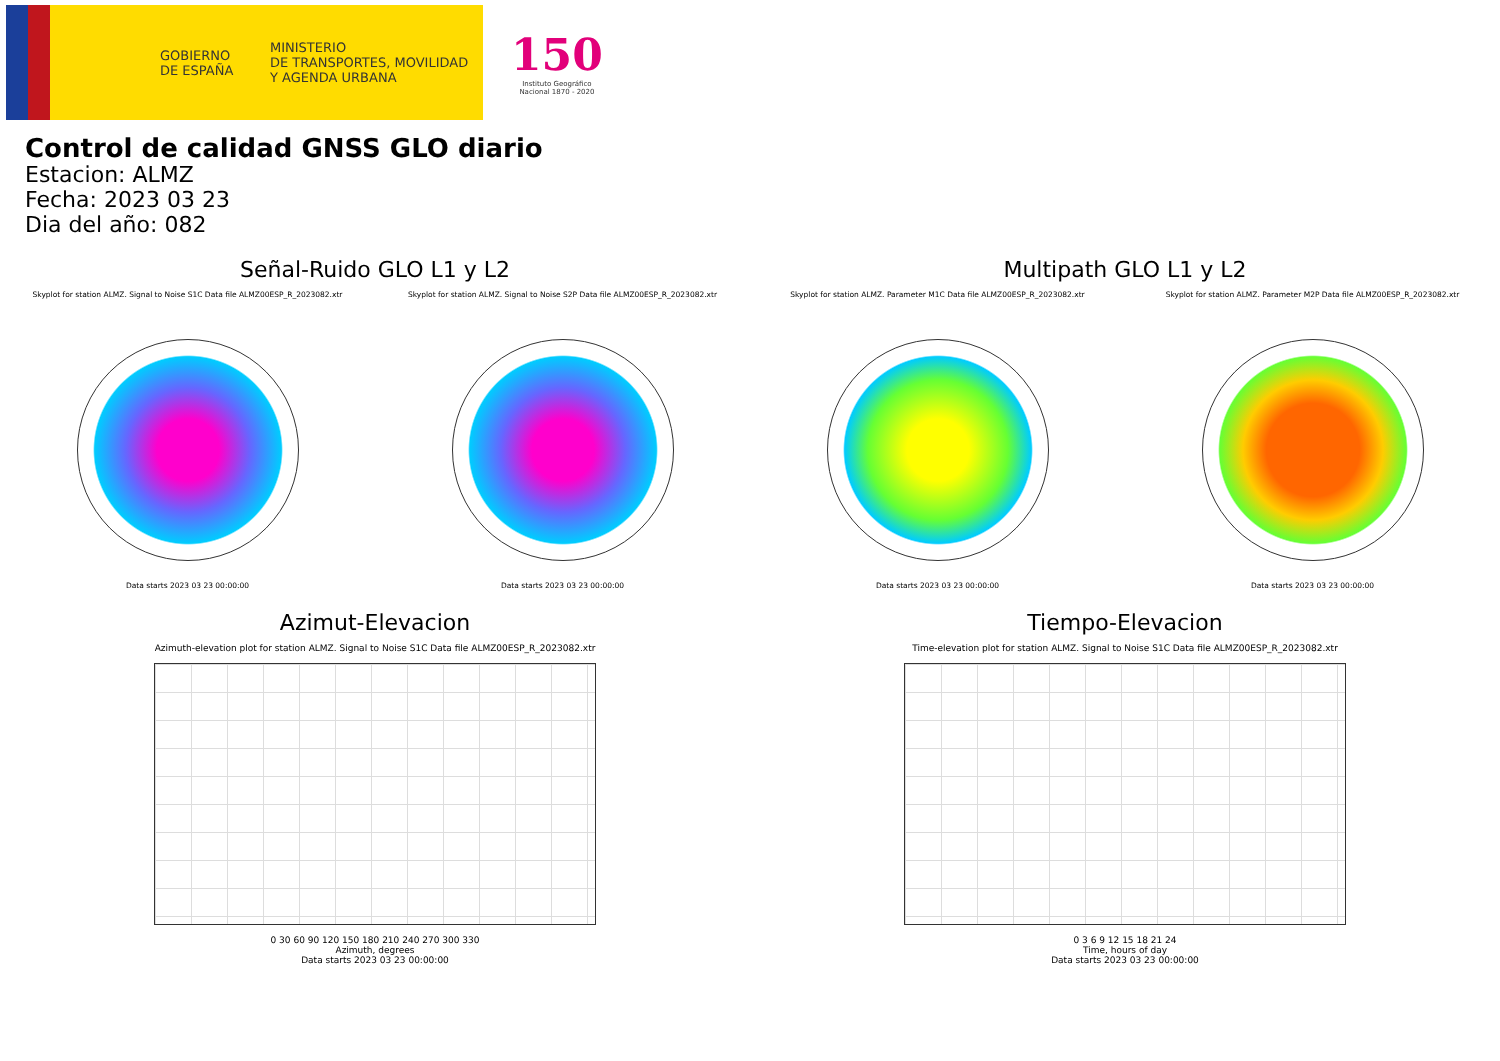GOBIERNO
DE ESPAÑA
MINISTERIO
DE TRANSPORTES, MOVILIDAD
Y AGENDA URBANA
150
Instituto Geográfico
Nacional 1870 - 2020
Control de calidad GNSS GLO diario
Estacion: ALMZ
Fecha: 2023 03 23
Dia del año: 082
Señal-Ruido GLO L1 y L2
Skyplot for station ALMZ. Signal to Noise S1C Data file ALMZ00ESP_R_2023082.xtr
Data starts 2023 03 23 00:00:00
Skyplot for station ALMZ. Signal to Noise S2P Data file ALMZ00ESP_R_2023082.xtr
Data starts 2023 03 23 00:00:00
Multipath GLO L1 y L2
Skyplot for station ALMZ. Parameter M1C Data file ALMZ00ESP_R_2023082.xtr
Data starts 2023 03 23 00:00:00
Skyplot for station ALMZ. Parameter M2P Data file ALMZ00ESP_R_2023082.xtr
Data starts 2023 03 23 00:00:00
Azimut-Elevacion
Azimuth-elevation plot for station ALMZ. Signal to Noise S1C Data file ALMZ00ESP_R_2023082.xtr
0 30 60 90 120 150 180 210 240 270 300 330
Azimuth, degrees
Data starts 2023 03 23 00:00:00
Tiempo-Elevacion
Time-elevation plot for station ALMZ. Signal to Noise S1C Data file ALMZ00ESP_R_2023082.xtr
0 3 6 9 12 15 18 21 24
Time, hours of day
Data starts 2023 03 23 00:00:00